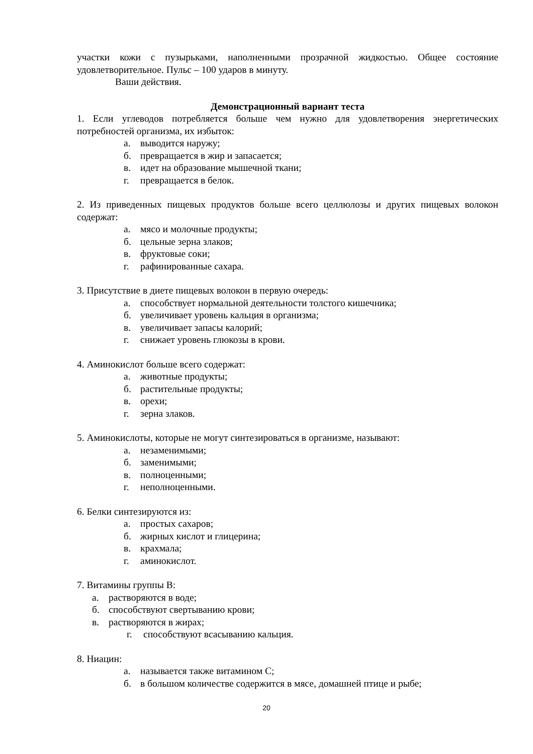участки кожи с пузырьками, наполненными прозрачной жидкостью. Общее состояние удовлетворительное. Пульс – 100 ударов в минуту.
Ваши действия.
Демонстрационный вариант теста
1. Если углеводов потребляется больше чем нужно для удовлетворения энергетических потребностей организма, их избыток:
а. выводится наружу;
б. превращается в жир и запасается;
в. идет на образование мышечной ткани;
г. превращается в белок.
2. Из приведенных пищевых продуктов больше всего целлюлозы и других пищевых волокон содержат:
а. мясо и молочные продукты;
б. цельные зерна злаков;
в. фруктовые соки;
г. рафинированные сахара.
3. Присутствие в диете пищевых волокон в первую очередь:
а. способствует нормальной деятельности толстого кишечника;
б. увеличивает уровень кальция в организма;
в. увеличивает запасы калорий;
г. снижает уровень глюкозы в крови.
4. Аминокислот больше всего содержат:
а. животные продукты;
б. растительные продукты;
в. орехи;
г. зерна злаков.
5. Аминокислоты, которые не могут синтезироваться в организме, называют:
а. незаменимыми;
б. заменимыми;
в. полноценными;
г. неполноценными.
6. Белки синтезируются из:
а. простых сахаров;
б. жирных кислот и глицерина;
в. крахмала;
г. аминокислот.
7. Витамины группы В:
а. растворяются в воде;
б. способствуют свертыванию крови;
в. растворяются в жирах;
г. способствуют всасыванию кальция.
8. Ниацин:
а. называется также витамином С;
б. в большом количестве содержится в мясе, домашней птице и рыбе;
20